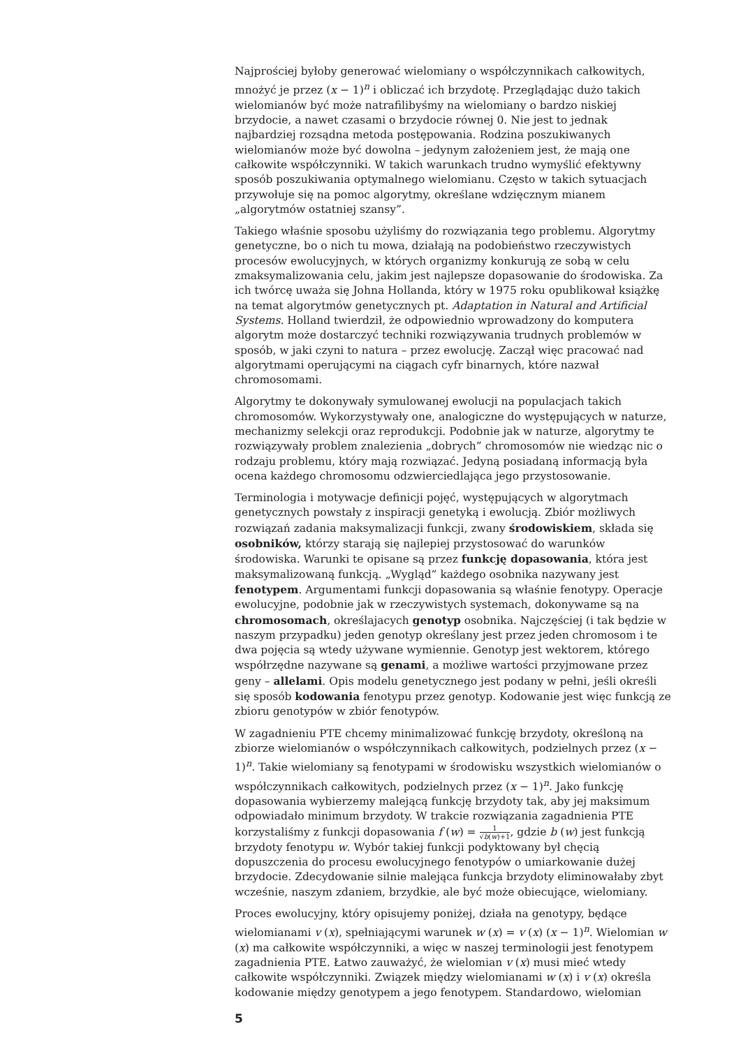Najprościej byłoby generować wielomiany o współczynnikach całkowitych, mnożyć je przez (x − 1)<sup>n</sup> i obliczać ich brzydotę. Przeglądając dużo takich wielomianów być może natrafilibyśmy na wielomiany o bardzo niskiej brzydocie, a nawet czasami o brzydocie równej 0. Nie jest to jednak najbardziej rozsądna metoda postępowania. Rodzina poszukiwanych wielomianów może być dowolna – jedynym założeniem jest, że mają one całkowite współczynniki. W takich warunkach trudno wymyślić efektywny sposób poszukiwania optymalnego wielomianu. Często w takich sytuacjach przywołuje się na pomoc algorytmy, określane wdzięcznym mianem „algorytmów ostatniej szansy”.
Takiego właśnie sposobu użyliśmy do rozwiązania tego problemu. Algorytmy genetyczne, bo o nich tu mowa, działają na podobieństwo rzeczywistych procesów ewolucyjnych, w których organizmy konkurują ze sobą w celu zmaksymalizowania celu, jakim jest najlepsze dopasowanie do środowiska. Za ich twórcę uważa się Johna Hollanda, który w 1975 roku opublikował książkę na temat algorytmów genetycznych pt. Adaptation in Natural and Artificial Systems. Holland twierdził, że odpowiednio wprowadzony do komputera algorytm może dostarczyć techniki rozwiązywania trudnych problemów w sposób, w jaki czyni to natura – przez ewolucję. Zaczął więc pracować nad algorytmami operującymi na ciągach cyfr binarnych, które nazwał chromosomami.
Algorytmy te dokonywały symulowanej ewolucji na populacjach takich chromosomów. Wykorzystywały one, analogiczne do występujących w naturze, mechanizmy selekcji oraz reprodukcji. Podobnie jak w naturze, algorytmy te rozwiązywały problem znalezienia „dobrych” chromosomów nie wiedząc nic o rodzaju problemu, który mają rozwiązać. Jedyną posiadaną informacją była ocena każdego chromosomu odzwierciedlająca jego przystosowanie.
Terminologia i motywacje definicji pojęć, występujących w algorytmach genetycznych powstały z inspiracji genetyką i ewolucją. Zbiór możliwych rozwiązań zadania maksymalizacji funkcji, zwany środowiskiem, składa się osobników, którzy starają się najlepiej przystosować do warunków środowiska. Warunki te opisane są przez funkcję dopasowania, która jest maksymalizowaną funkcją. „Wygląd” każdego osobnika nazywany jest fenotypem. Argumentami funkcji dopasowania są właśnie fenotypy. Operacje ewolucyjne, podobnie jak w rzeczywistych systemach, dokonywame są na chromosomach, określajacych genotyp osobnika. Najczęściej (i tak będzie w naszym przypadku) jeden genotyp określany jest przez jeden chromosom i te dwa pojęcia są wtedy używane wymiennie. Genotyp jest wektorem, którego współrzędne nazywane są genami, a możliwe wartości przyjmowane przez geny – allelami. Opis modelu genetycznego jest podany w pełni, jeśli określi się sposób kodowania fenotypu przez genotyp. Kodowanie jest więc funkcją ze zbioru genotypów w zbiór fenotypów.
W zagadnieniu PTE chcemy minimalizować funkcję brzydoty, określoną na zbiorze wielomianów o współczynnikach całkowitych, podzielnych przez (x − 1)<sup>n</sup>. Takie wielomiany są fenotypami w środowisku wszystkich wielomianów o współczynnikach całkowitych, podzielnych przez (x − 1)<sup>n</sup>. Jako funkcję dopasowania wybierzemy malejącą funkcję brzydoty tak, aby jej maksimum odpowiadało minimum brzydoty. W trakcie rozwiązania zagadnienia PTE korzystaliśmy z funkcji dopasowania f (w) = 1 √b(w)+1, gdzie b (w) jest funkcją brzydoty fenotypu w. Wybór takiej funkcji podyktowany był chęcią dopuszczenia do procesu ewolucyjnego fenotypów o umiarkowanie dużej brzydocie. Zdecydowanie silnie malejąca funkcja brzydoty eliminowałaby zbyt wcześnie, naszym zdaniem, brzydkie, ale być może obiecujące, wielomiany.
Proces ewolucyjny, który opisujemy poniżej, działa na genotypy, będące wielomianami v (x), spełniającymi warunek w (x) = v (x) (x − 1)<sup>n</sup>. Wielomian w (x) ma całkowite współczynniki, a więc w naszej terminologii jest fenotypem zagadnienia PTE. Łatwo zauważyć, że wielomian v (x) musi mieć wtedy całkowite współczynniki. Związek między wielomianami w (x) i v (x) określa kodowanie między genotypem a jego fenotypem. Standardowo, wielomian
5